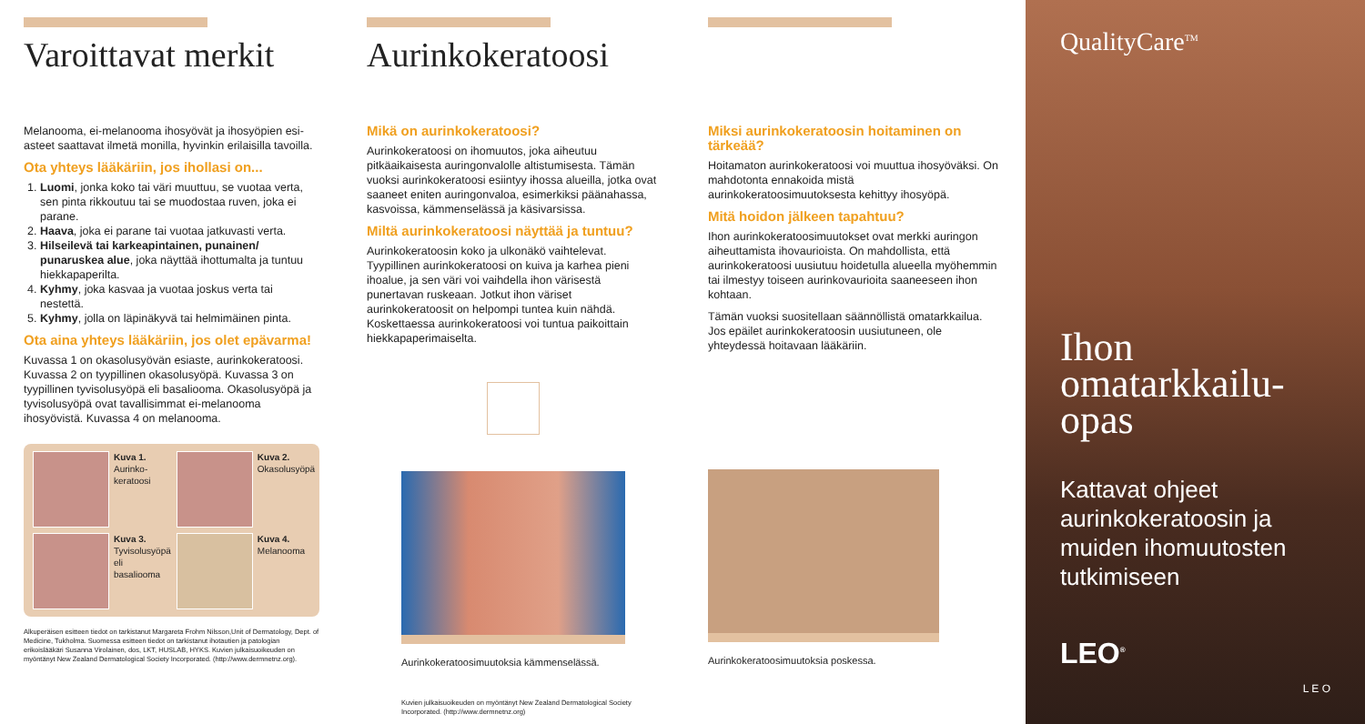Varoittavat merkit
Melanooma, ei-melanooma ihosyövät ja ihosyöpien esi-asteet saattavat ilmetä monilla, hyvinkin erilaisilla tavoilla.
Ota yhteys lääkäriin, jos ihollasi on...
1. Luomi, jonka koko tai väri muuttuu, se vuotaa verta, sen pinta rikkoutuu tai se muodostaa ruven, joka ei parane.
2. Haava, joka ei parane tai vuotaa jatkuvasti verta.
3. Hilseilevä tai karkeapintainen, punainen/ punaruskea alue, joka näyttää ihottumalta ja tuntuu hiekkapaperilta.
4. Kyhmy, joka kasvaa ja vuotaa joskus verta tai nestettä.
5. Kyhmy, jolla on läpinäkyvä tai helmimäinen pinta.
Ota aina yhteys lääkäriin, jos olet epävarma!
Kuvassa 1 on okasolusyövän esiaste, aurinkokeratoosi. Kuvassa 2 on tyypillinen okasolusyöpä. Kuvassa 3 on tyypillinen tyvisolusyöpä eli basaliooma. Okasolusyöpä ja tyvisolusyöpä ovat tavallisimmat ei-melanooma ihosyövistä. Kuvassa 4 on melanooma.
Kuva 1.
Aurinko-
keratoosi
Kuva 2.
Okasolusyöpä
Kuva 3.
Tyvisolusyöpä eli basaliooma
Kuva 4.
Melanooma
Alkuperäisen esitteen tiedot on tarkistanut Margareta Frohm Nilsson,Unit of Dermatology, Dept. of Medicine, Tukholma. Suomessa esitteen tiedot on tarkistanut ihotautien ja patologian erikoislääkäri Susanna Virolainen, dos, LKT, HUSLAB, HYKS. Kuvien julkaisuoikeuden on myöntänyt New Zealand Dermatological Society Incorporated. (http://www.dermnetnz.org).
Aurinkokeratoosi
Mikä on aurinkokeratoosi?
Aurinkokeratoosi on ihomuutos, joka aiheutuu pitkäaikaisesta auringonvalolle altistumisesta. Tämän vuoksi aurinkokeratoosi esiintyy ihossa alueilla, jotka ovat saaneet eniten auringonvaloa, esimerkiksi päänahassa, kasvoissa, kämmenselässä ja käsivarsissa.
Miltä aurinkokeratoosi näyttää ja tuntuu?
Aurinkokeratoosin koko ja ulkonäkö vaihtelevat. Tyypillinen aurinkokeratoosi on kuiva ja karhea pieni ihoalue, ja sen väri voi vaihdella ihon värisestä punertavan ruskeaan. Jotkut ihon väriset aurinkokeratoosit on helpompi tuntea kuin nähdä. Koskettaessa aurinkokeratoosi voi tuntua paikoittain hiekkapaperimaiselta.
Aurinkokeratoosimuutoksia kämmenselässä.
Kuvien julkaisuoikeuden on myöntänyt New Zealand Dermatological Society Incorporated. (http://www.dermnetnz.org)
Miksi aurinkokeratoosin hoitaminen on tärkeää?
Hoitamaton aurinkokeratoosi voi muuttua ihosyöväksi. On mahdotonta ennakoida mistä aurinkokeratoosimuutoksesta kehittyy ihosyöpä.
Mitä hoidon jälkeen tapahtuu?
Ihon aurinkokeratoosimuutokset ovat merkki auringon aiheuttamista ihovaurioista. On mahdollista, että aurinkokeratoosi uusiutuu hoidetulla alueella myöhemmin tai ilmestyy toiseen aurinkovaurioita saaneeseen ihon kohtaan.
Tämän vuoksi suositellaan säännöllistä omatarkkailua. Jos epäilet aurinkokeratoosin uusiutuneen, ole yhteydessä hoitavaan lääkäriin.
Aurinkokeratoosimuutoksia poskessa.
QualityCare<sup>TM</sup>
Ihon omatarkkailu-opas
Kattavat ohjeet aurinkokeratoosin ja muiden ihomuutosten tutkimiseen
LEO<sup>®</sup> L E O